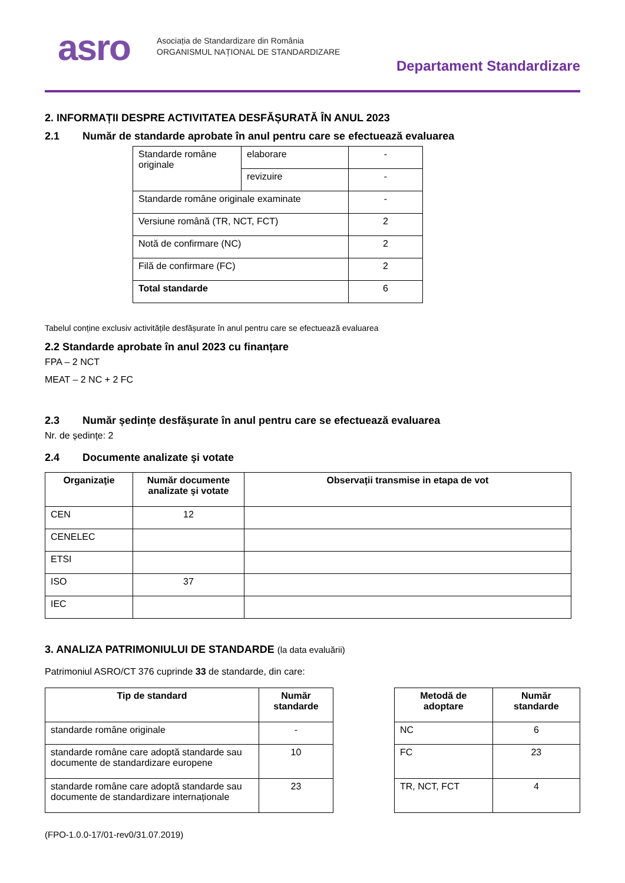asro
Asociația de Standardizare din România
ORGANISMUL NAȚIONAL DE STANDARDIZARE
Departament Standardizare
2. INFORMAȚII DESPRE ACTIVITATEA DESFĂȘURATĂ ÎN ANUL 2023
2.1 Număr de standarde aprobate în anul pentru care se efectuează evaluarea
| Standarde române originale | elaborare | - |
| | revizuire | - |
| Standarde române originale examinate | | - |
| Versiune română (TR, NCT, FCT) | | 2 |
| Notă de confirmare (NC) | | 2 |
| Filă de confirmare (FC) | | 2 |
| Total standarde | | 6 |
Tabelul conține exclusiv activitățile desfășurate în anul pentru care se efectuează evaluarea
2.2 Standarde aprobate în anul 2023 cu finanțare
FPA – 2 NCT
MEAT – 2 NC + 2 FC
2.3 Număr ședințe desfășurate în anul pentru care se efectuează evaluarea
Nr. de ședințe: 2
2.4 Documente analizate şi votate
| Organizaţie | Număr documente analizate şi votate | Observații transmise in etapa de vot |
| --- | --- | --- |
| CEN | 12 | |
| CENELEC | | |
| ETSI | | |
| ISO | 37 | |
| IEC | | |
3. ANALIZA PATRIMONIULUI DE STANDARDE (la data evaluării)
Patrimoniul ASRO/CT 376 cuprinde 33 de standarde, din care:
| Tip de standard | Număr standarde |
| --- | --- |
| standarde române originale | - |
| standarde române care adoptă standarde sau documente de standardizare europene | 10 |
| standarde române care adoptă standarde sau documente de standardizare internaționale | 23 |
| Metodă de adoptare | Număr standarde |
| --- | --- |
| NC | 6 |
| FC | 23 |
| TR, NCT, FCT | 4 |
(FPO-1.0.0-17/01-rev0/31.07.2019)